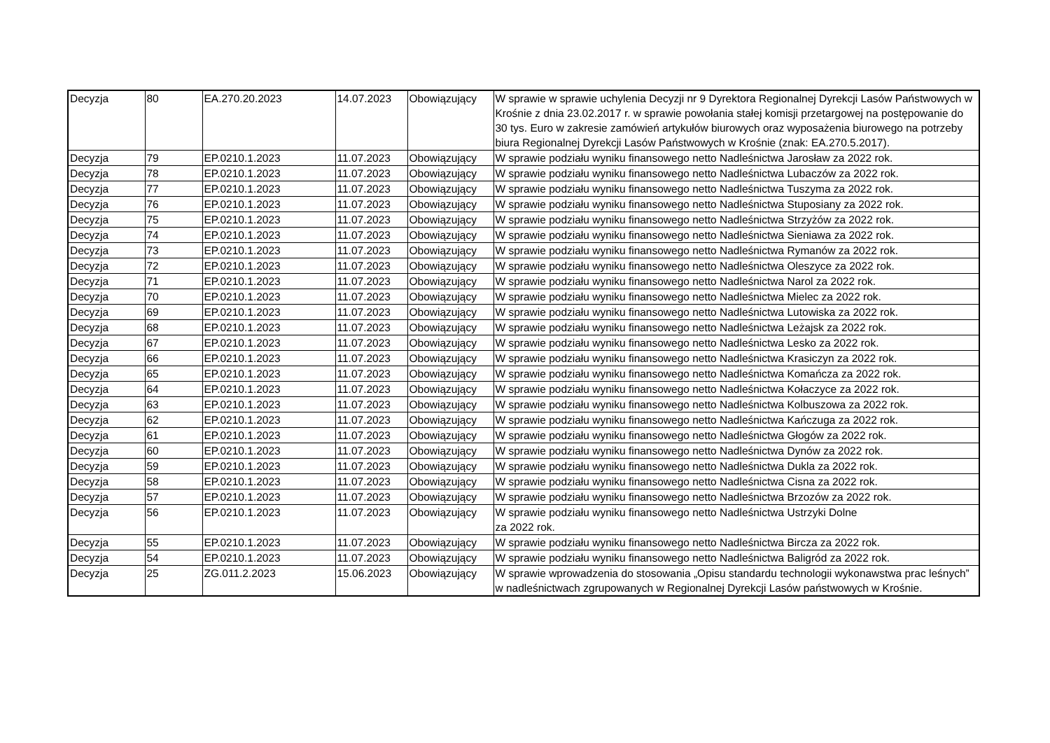| Decyzja | 80 | EA.270.20.2023 | 14.07.2023 | Obowiązujący | W sprawie w sprawie uchylenia Decyzji nr 9 Dyrektora Regionalnej Dyrekcji Lasów Państwowych w Krośnie z dnia 23.02.2017 r. w sprawie powołania stałej komisji przetargowej na postępowanie do 30 tys. Euro w zakresie zamówień artykułów biurowych oraz wyposażenia biurowego na potrzeby biura Regionalnej Dyrekcji Lasów Państwowych w Krośnie (znak: EA.270.5.2017). |
| Decyzja | 79 | EP.0210.1.2023 | 11.07.2023 | Obowiązujący | W sprawie podziału wyniku finansowego netto Nadleśnictwa Jarosław za 2022 rok. |
| Decyzja | 78 | EP.0210.1.2023 | 11.07.2023 | Obowiązujący | W sprawie podziału wyniku finansowego netto Nadleśnictwa Lubaczów za 2022 rok. |
| Decyzja | 77 | EP.0210.1.2023 | 11.07.2023 | Obowiązujący | W sprawie podziału wyniku finansowego netto Nadleśnictwa Tuszyma za 2022 rok. |
| Decyzja | 76 | EP.0210.1.2023 | 11.07.2023 | Obowiązujący | W sprawie podziału wyniku finansowego netto Nadleśnictwa Stuposiany za 2022 rok. |
| Decyzja | 75 | EP.0210.1.2023 | 11.07.2023 | Obowiązujący | W sprawie podziału wyniku finansowego netto Nadleśnictwa Strzyżów za 2022 rok. |
| Decyzja | 74 | EP.0210.1.2023 | 11.07.2023 | Obowiązujący | W sprawie podziału wyniku finansowego netto Nadleśnictwa Sieniawa za 2022 rok. |
| Decyzja | 73 | EP.0210.1.2023 | 11.07.2023 | Obowiązujący | W sprawie podziału wyniku finansowego netto Nadleśnictwa Rymanów za 2022 rok. |
| Decyzja | 72 | EP.0210.1.2023 | 11.07.2023 | Obowiązujący | W sprawie podziału wyniku finansowego netto Nadleśnictwa Oleszyce za 2022 rok. |
| Decyzja | 71 | EP.0210.1.2023 | 11.07.2023 | Obowiązujący | W sprawie podziału wyniku finansowego netto Nadleśnictwa Narol za 2022 rok. |
| Decyzja | 70 | EP.0210.1.2023 | 11.07.2023 | Obowiązujący | W sprawie podziału wyniku finansowego netto Nadleśnictwa Mielec za 2022 rok. |
| Decyzja | 69 | EP.0210.1.2023 | 11.07.2023 | Obowiązujący | W sprawie podziału wyniku finansowego netto Nadleśnictwa Lutowiska za 2022 rok. |
| Decyzja | 68 | EP.0210.1.2023 | 11.07.2023 | Obowiązujący | W sprawie podziału wyniku finansowego netto Nadleśnictwa Leżajsk za 2022 rok. |
| Decyzja | 67 | EP.0210.1.2023 | 11.07.2023 | Obowiązujący | W sprawie podziału wyniku finansowego netto Nadleśnictwa Lesko za 2022 rok. |
| Decyzja | 66 | EP.0210.1.2023 | 11.07.2023 | Obowiązujący | W sprawie podziału wyniku finansowego netto Nadleśnictwa Krasiczyn za 2022 rok. |
| Decyzja | 65 | EP.0210.1.2023 | 11.07.2023 | Obowiązujący | W sprawie podziału wyniku finansowego netto Nadleśnictwa Komańcza za 2022 rok. |
| Decyzja | 64 | EP.0210.1.2023 | 11.07.2023 | Obowiązujący | W sprawie podziału wyniku finansowego netto Nadleśnictwa Kołaczyce za 2022 rok. |
| Decyzja | 63 | EP.0210.1.2023 | 11.07.2023 | Obowiązujący | W sprawie podziału wyniku finansowego netto Nadleśnictwa Kolbuszowa za 2022 rok. |
| Decyzja | 62 | EP.0210.1.2023 | 11.07.2023 | Obowiązujący | W sprawie podziału wyniku finansowego netto Nadleśnictwa Kańczuga za 2022 rok. |
| Decyzja | 61 | EP.0210.1.2023 | 11.07.2023 | Obowiązujący | W sprawie podziału wyniku finansowego netto Nadleśnictwa Głogów za 2022 rok. |
| Decyzja | 60 | EP.0210.1.2023 | 11.07.2023 | Obowiązujący | W sprawie podziału wyniku finansowego netto Nadleśnictwa Dynów za 2022 rok. |
| Decyzja | 59 | EP.0210.1.2023 | 11.07.2023 | Obowiązujący | W sprawie podziału wyniku finansowego netto Nadleśnictwa Dukla za 2022 rok. |
| Decyzja | 58 | EP.0210.1.2023 | 11.07.2023 | Obowiązujący | W sprawie podziału wyniku finansowego netto Nadleśnictwa Cisna za 2022 rok. |
| Decyzja | 57 | EP.0210.1.2023 | 11.07.2023 | Obowiązujący | W sprawie podziału wyniku finansowego netto Nadleśnictwa Brzozów za 2022 rok. |
| Decyzja | 56 | EP.0210.1.2023 | 11.07.2023 | Obowiązujący | W sprawie podziału wyniku finansowego netto Nadleśnictwa Ustrzyki Dolne za 2022 rok. |
| Decyzja | 55 | EP.0210.1.2023 | 11.07.2023 | Obowiązujący | W sprawie podziału wyniku finansowego netto Nadleśnictwa Bircza za 2022 rok. |
| Decyzja | 54 | EP.0210.1.2023 | 11.07.2023 | Obowiązujący | W sprawie podziału wyniku finansowego netto Nadleśnictwa Baligród za 2022 rok. |
| Decyzja | 25 | ZG.011.2.2023 | 15.06.2023 | Obowiązujący | W sprawie wprowadzenia do stosowania „Opisu standardu technologii wykonawstwa prac leśnych” w nadleśnictwach zgrupowanych w Regionalnej Dyrekcji Lasów państwowych w Krośnie. |